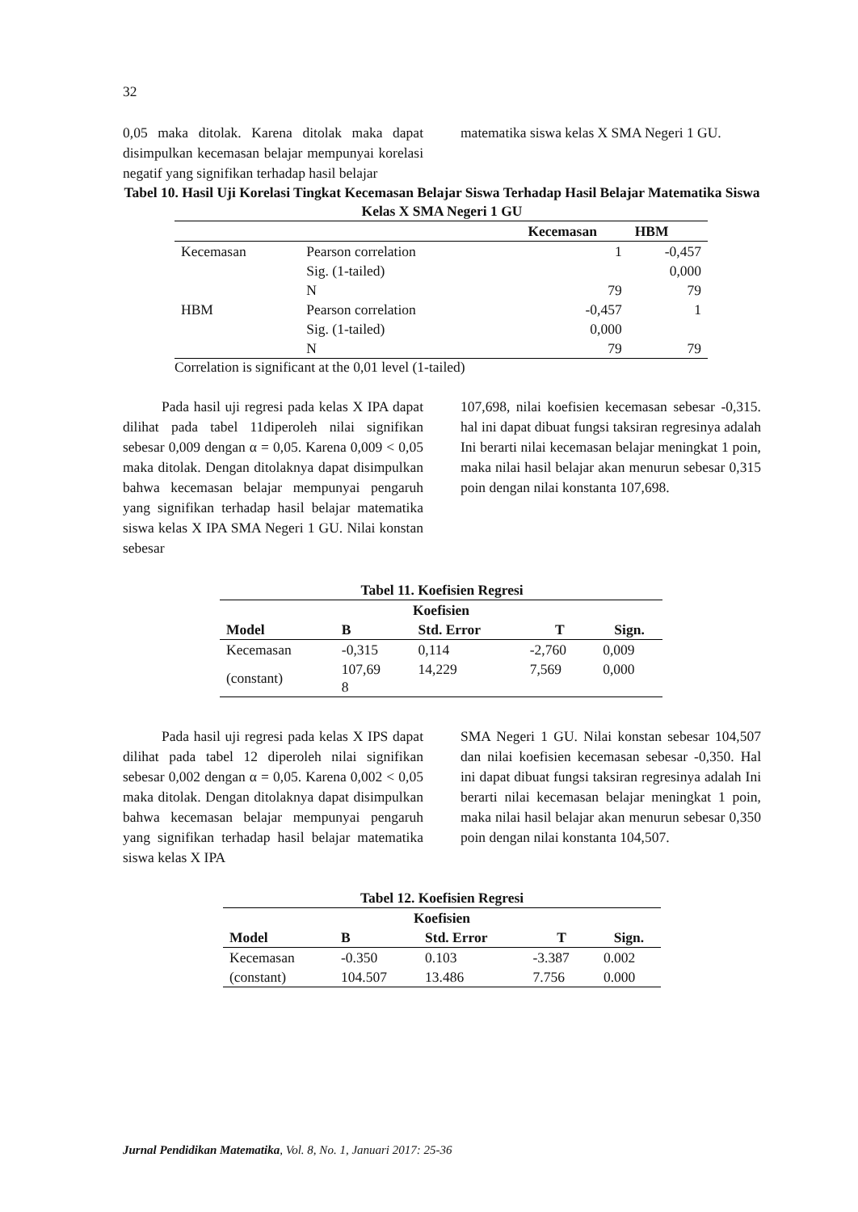32
0,05 maka ditolak. Karena ditolak maka dapat disimpulkan kecemasan belajar mempunyai korelasi negatif yang signifikan terhadap hasil belajar
matematika siswa kelas X SMA Negeri 1 GU.
Tabel 10. Hasil Uji Korelasi Tingkat Kecemasan Belajar Siswa Terhadap Hasil Belajar Matematika Siswa Kelas X SMA Negeri 1 GU
| | | Kecemasan | HBM |
| --- | --- | --- | --- |
| Kecemasan | Pearson correlation | 1 | -0,457 |
| | Sig. (1-tailed) | | 0,000 |
| | N | 79 | 79 |
| HBM | Pearson correlation | -0,457 | 1 |
| | Sig. (1-tailed) | 0,000 | |
| | N | 79 | 79 |
Correlation is significant at the 0,01 level (1-tailed)
Pada hasil uji regresi pada kelas X IPA dapat dilihat pada tabel 11diperoleh nilai signifikan sebesar 0,009 dengan α = 0,05. Karena 0,009 < 0,05 maka ditolak. Dengan ditolaknya dapat disimpulkan bahwa kecemasan belajar mempunyai pengaruh yang signifikan terhadap hasil belajar matematika siswa kelas X IPA SMA Negeri 1 GU. Nilai konstan sebesar
107,698, nilai koefisien kecemasan sebesar -0,315. hal ini dapat dibuat fungsi taksiran regresinya adalah Ini berarti nilai kecemasan belajar meningkat 1 poin, maka nilai hasil belajar akan menurun sebesar 0,315 poin dengan nilai konstanta 107,698.
Tabel 11. Koefisien Regresi
| Koefisien | | | | |
| --- | --- | --- | --- | --- |
| Model | B | Std. Error | T | Sign. |
| Kecemasan | -0,315 | 0,114 | -2,760 | 0,009 |
| (constant) | 107,69 8 | 14,229 | 7,569 | 0,000 |
Pada hasil uji regresi pada kelas X IPS dapat dilihat pada tabel 12 diperoleh nilai signifikan sebesar 0,002 dengan α = 0,05. Karena 0,002 < 0,05 maka ditolak. Dengan ditolaknya dapat disimpulkan bahwa kecemasan belajar mempunyai pengaruh yang signifikan terhadap hasil belajar matematika siswa kelas X IPA
SMA Negeri 1 GU. Nilai konstan sebesar 104,507 dan nilai koefisien kecemasan sebesar -0,350. Hal ini dapat dibuat fungsi taksiran regresinya adalah Ini berarti nilai kecemasan belajar meningkat 1 poin, maka nilai hasil belajar akan menurun sebesar 0,350 poin dengan nilai konstanta 104,507.
Tabel 12. Koefisien Regresi
| Koefisien | | | | |
| --- | --- | --- | --- | --- |
| Model | B | Std. Error | T | Sign. |
| Kecemasan | -0.350 | 0.103 | -3.387 | 0.002 |
| (constant) | 104.507 | 13.486 | 7.756 | 0.000 |
Jurnal Pendidikan Matematika, Vol. 8, No. 1, Januari 2017: 25-36